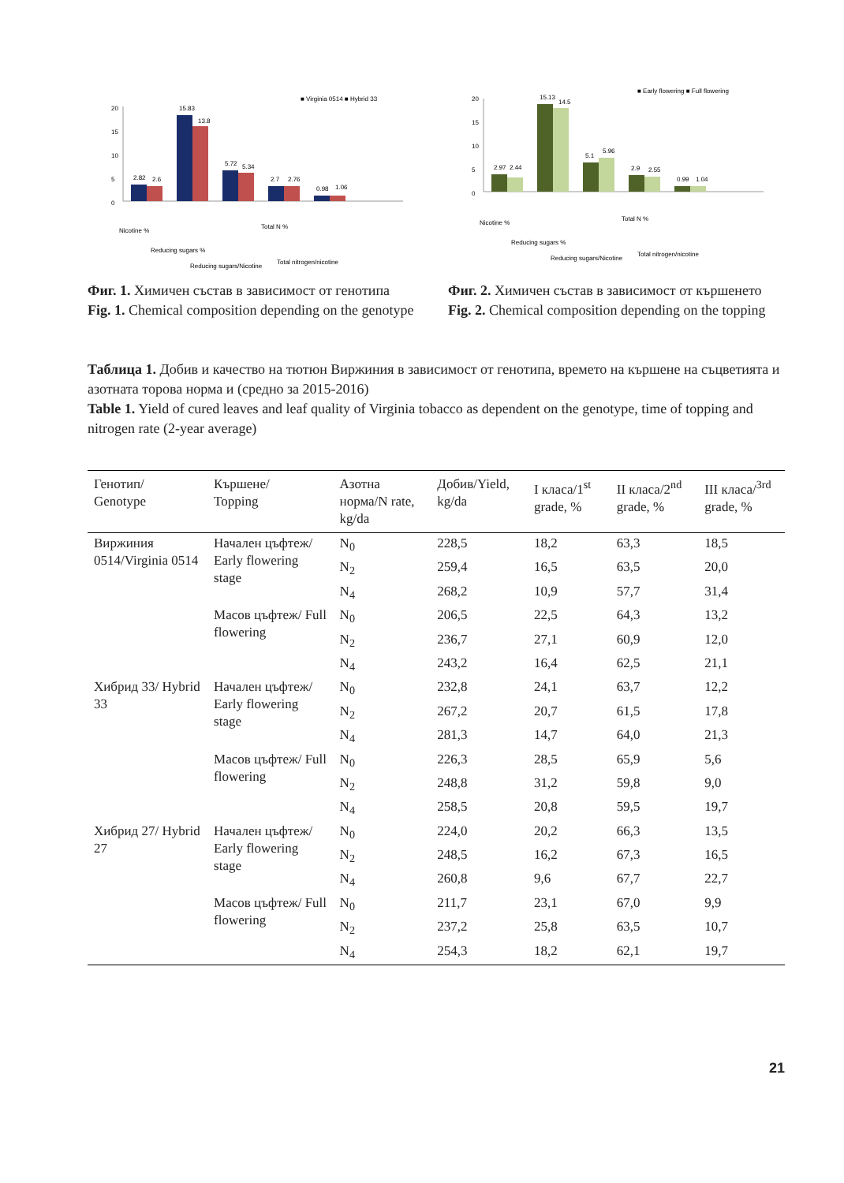■ Virginia 0514 ■ Hybrid 33
20
15
10
5
0
2.82
2.6
15.83
13.8
5.72
5.34
2.7
2.76
0.98
1.06
Nicotine %
Reducing sugars %
Reducing sugars/Nicotine
Total N %
Total nitrogen/nicotine
Фиг. 1. Химичен състав в зависимост от генотипа
Fig. 1. Chemical composition depending on the genotype
■ Early flowering ■ Full flowering
20
15
10
5
0
2.97
2.44
15.13
14.5
5.1
5.96
2.9
2.55
0.99
1.04
Nicotine %
Reducing sugars %
Reducing sugars/Nicotine
Total N %
Total nitrogen/nicotine
Фиг. 2. Химичен състав в зависимост от кършенето
Fig. 2. Chemical composition depending on the topping
Таблица 1. Добив и качество на тютюн Виржиния в зависимост от генотипа, времето на кършене на съцветията и азотната торова норма и (средно за 2015-2016)
Table 1. Yield of cured leaves and leaf quality of Virginia tobacco as dependent on the genotype, time of topping and nitrogen rate (2-year average)
| Генотип/ Genotype | Кършене/ Topping | Азотна норма/N rate, kg/da | Добив/Yield, kg/da | I класа/1<sup>st</sup> grade, % | II класа/2<sup>nd</sup> grade, % | III класа/<sup>3rd</sup> grade, % |
| --- | --- | --- | --- | --- | --- | --- |
| Виржиния 0514/Virginia 0514 | Начален цъфтеж/ Early flowering stage | N<sub>0</sub> | 228,5 | 18,2 | 63,3 | 18,5 |
| | | N<sub>2</sub> | 259,4 | 16,5 | 63,5 | 20,0 |
| | | N<sub>4</sub> | 268,2 | 10,9 | 57,7 | 31,4 |
| | Масов цъфтеж/ Full flowering | N<sub>0</sub> | 206,5 | 22,5 | 64,3 | 13,2 |
| | | N<sub>2</sub> | 236,7 | 27,1 | 60,9 | 12,0 |
| | | N<sub>4</sub> | 243,2 | 16,4 | 62,5 | 21,1 |
| Хибрид 33/ Hybrid 33 | Начален цъфтеж/ Early flowering stage | N<sub>0</sub> | 232,8 | 24,1 | 63,7 | 12,2 |
| | | N<sub>2</sub> | 267,2 | 20,7 | 61,5 | 17,8 |
| | | N<sub>4</sub> | 281,3 | 14,7 | 64,0 | 21,3 |
| | Масов цъфтеж/ Full flowering | N<sub>0</sub> | 226,3 | 28,5 | 65,9 | 5,6 |
| | | N<sub>2</sub> | 248,8 | 31,2 | 59,8 | 9,0 |
| | | N<sub>4</sub> | 258,5 | 20,8 | 59,5 | 19,7 |
| Хибрид 27/ Hybrid 27 | Начален цъфтеж/ Early flowering stage | N<sub>0</sub> | 224,0 | 20,2 | 66,3 | 13,5 |
| | | N<sub>2</sub> | 248,5 | 16,2 | 67,3 | 16,5 |
| | | N<sub>4</sub> | 260,8 | 9,6 | 67,7 | 22,7 |
| | Масов цъфтеж/ Full flowering | N<sub>0</sub> | 211,7 | 23,1 | 67,0 | 9,9 |
| | | N<sub>2</sub> | 237,2 | 25,8 | 63,5 | 10,7 |
| | | N<sub>4</sub> | 254,3 | 18,2 | 62,1 | 19,7 |
21